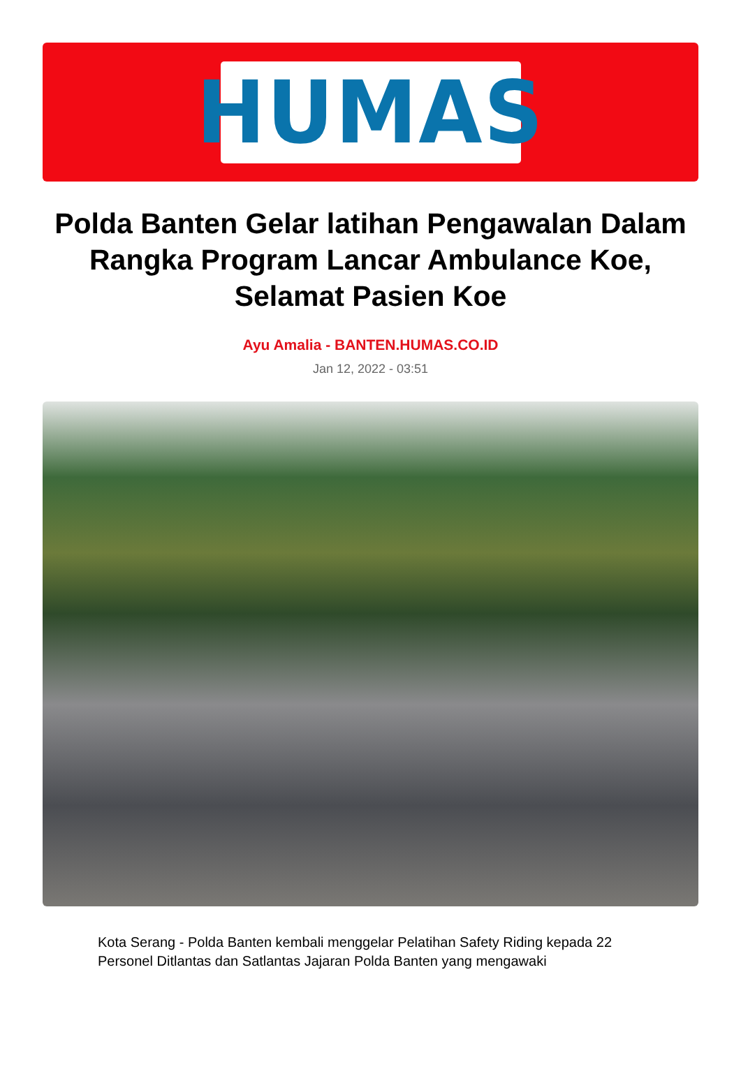HUMAS
Polda Banten Gelar latihan Pengawalan Dalam Rangka Program Lancar Ambulance Koe, Selamat Pasien Koe
Ayu Amalia - BANTEN.HUMAS.CO.ID
Jan 12, 2022 - 03:51
Kota Serang - Polda Banten kembali menggelar Pelatihan Safety Riding kepada 22 Personel Ditlantas dan Satlantas Jajaran Polda Banten yang mengawaki